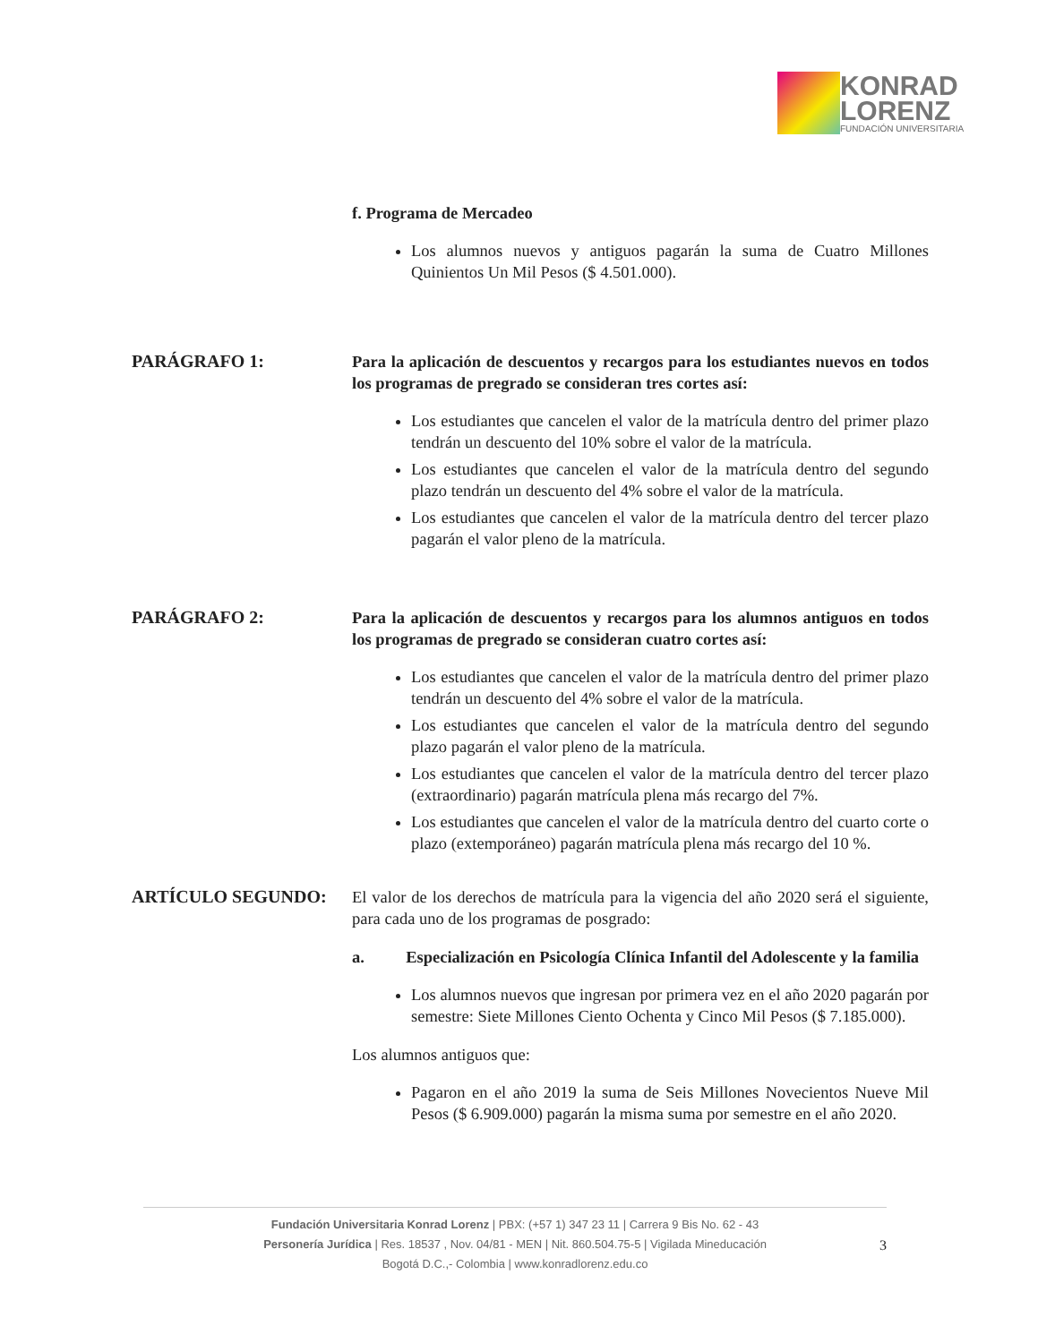KONRAD
LORENZ
FUNDACIÓN UNIVERSITARIA
f. Programa de Mercadeo
Los alumnos nuevos y antiguos pagarán la suma de Cuatro Millones Quinientos Un Mil Pesos ($ 4.501.000).
PARÁGRAFO 1:
Para la aplicación de descuentos y recargos para los estudiantes nuevos en todos los programas de pregrado se consideran tres cortes así:
Los estudiantes que cancelen el valor de la matrícula dentro del primer plazo tendrán un descuento del 10% sobre el valor de la matrícula.
Los estudiantes que cancelen el valor de la matrícula dentro del segundo plazo tendrán un descuento del 4% sobre el valor de la matrícula.
Los estudiantes que cancelen el valor de la matrícula dentro del tercer plazo pagarán el valor pleno de la matrícula.
PARÁGRAFO 2:
Para la aplicación de descuentos y recargos para los alumnos antiguos en todos los programas de pregrado se consideran cuatro cortes así:
Los estudiantes que cancelen el valor de la matrícula dentro del primer plazo tendrán un descuento del 4% sobre el valor de la matrícula.
Los estudiantes que cancelen el valor de la matrícula dentro del segundo plazo pagarán el valor pleno de la matrícula.
Los estudiantes que cancelen el valor de la matrícula dentro del tercer plazo (extraordinario) pagarán matrícula plena más recargo del 7%.
Los estudiantes que cancelen el valor de la matrícula dentro del cuarto corte o plazo (extemporáneo) pagarán matrícula plena más recargo del 10 %.
ARTÍCULO SEGUNDO:
El valor de los derechos de matrícula para la vigencia del año 2020 será el siguiente, para cada uno de los programas de posgrado:
a. Especialización en Psicología Clínica Infantil del Adolescente y la familia
Los alumnos nuevos que ingresan por primera vez en el año 2020 pagarán por semestre: Siete Millones Ciento Ochenta y Cinco Mil Pesos ($ 7.185.000).
Los alumnos antiguos que:
Pagaron en el año 2019 la suma de Seis Millones Novecientos Nueve Mil Pesos ($ 6.909.000) pagarán la misma suma por semestre en el año 2020.
Fundación Universitaria Konrad Lorenz | PBX: (+57 1) 347 23 11 | Carrera 9 Bis No. 62 - 43
Personería Jurídica | Res. 18537 , Nov. 04/81 - MEN | Nit. 860.504.75-5 | Vigilada Mineducación
Bogotá D.C.,- Colombia | www.konradlorenz.edu.co
3